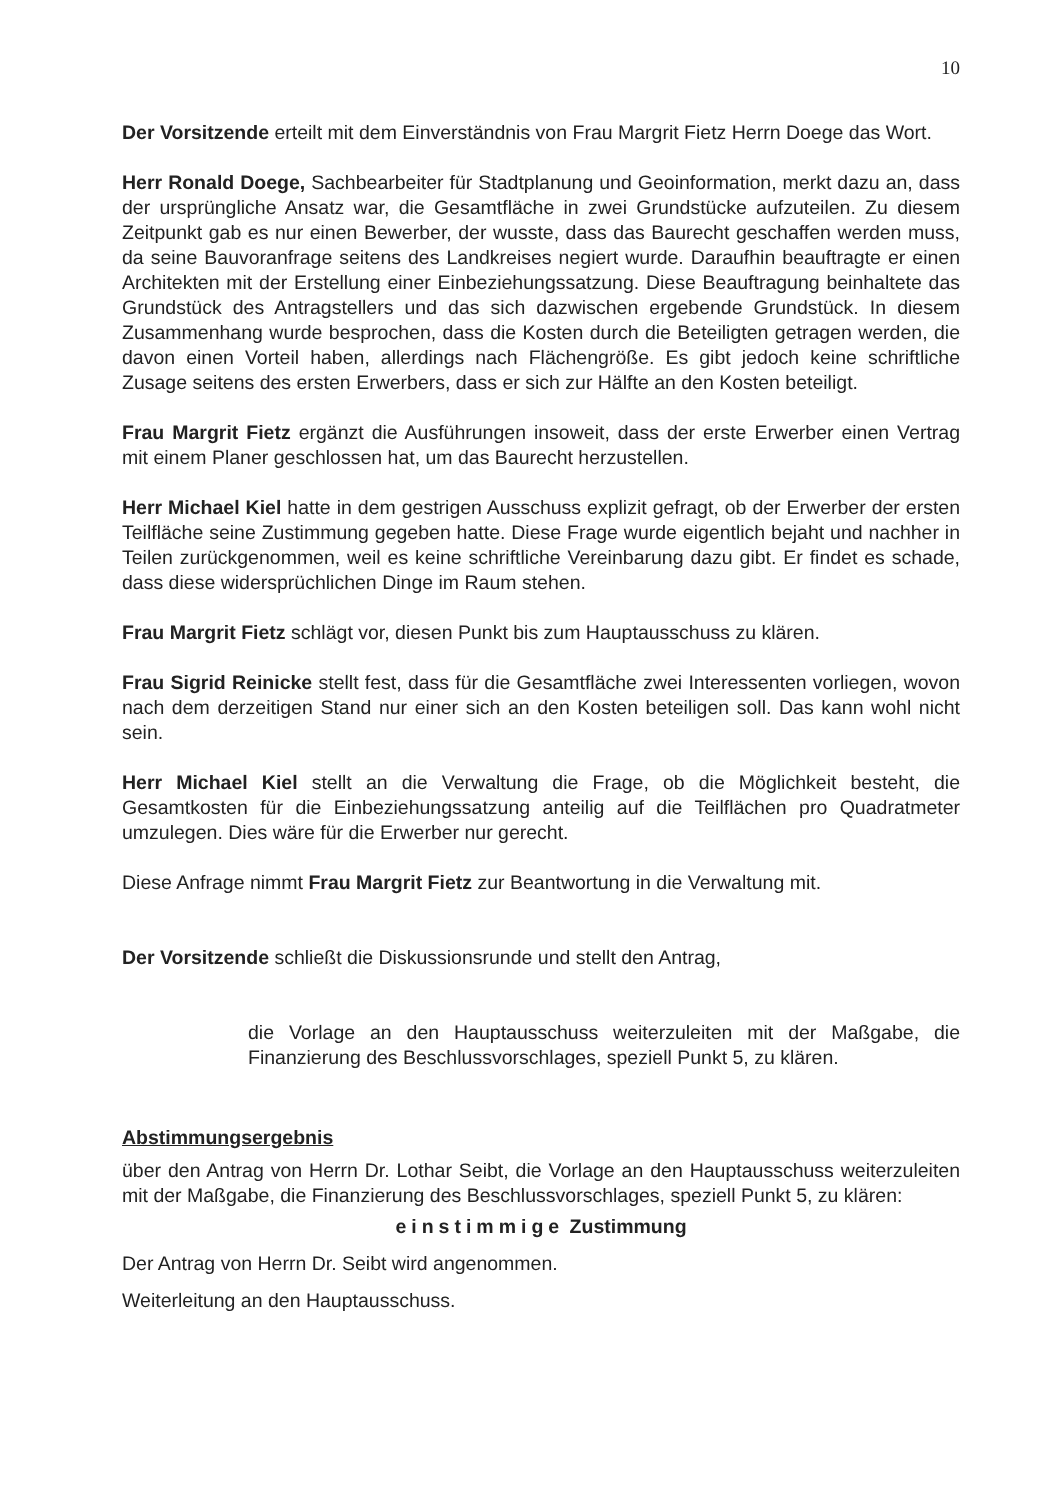10
Der Vorsitzende erteilt mit dem Einverständnis von Frau Margrit Fietz Herrn Doege das Wort.
Herr Ronald Doege, Sachbearbeiter für Stadtplanung und Geoinformation, merkt dazu an, dass der ursprüngliche Ansatz war, die Gesamtfläche in zwei Grundstücke aufzuteilen. Zu diesem Zeitpunkt gab es nur einen Bewerber, der wusste, dass das Baurecht geschaffen werden muss, da seine Bauvoranfrage seitens des Landkreises negiert wurde. Daraufhin beauftragte er einen Architekten mit der Erstellung einer Einbeziehungssatzung. Diese Beauftragung beinhaltete das Grundstück des Antragstellers und das sich dazwischen ergebende Grundstück. In diesem Zusammenhang wurde besprochen, dass die Kosten durch die Beteiligten getragen werden, die davon einen Vorteil haben, allerdings nach Flächengröße. Es gibt jedoch keine schriftliche Zusage seitens des ersten Erwerbers, dass er sich zur Hälfte an den Kosten beteiligt.
Frau Margrit Fietz ergänzt die Ausführungen insoweit, dass der erste Erwerber einen Vertrag mit einem Planer geschlossen hat, um das Baurecht herzustellen.
Herr Michael Kiel hatte in dem gestrigen Ausschuss explizit gefragt, ob der Erwerber der ersten Teilfläche seine Zustimmung gegeben hatte. Diese Frage wurde eigentlich bejaht und nachher in Teilen zurückgenommen, weil es keine schriftliche Vereinbarung dazu gibt. Er findet es schade, dass diese widersprüchlichen Dinge im Raum stehen.
Frau Margrit Fietz schlägt vor, diesen Punkt bis zum Hauptausschuss zu klären.
Frau Sigrid Reinicke stellt fest, dass für die Gesamtfläche zwei Interessenten vorliegen, wovon nach dem derzeitigen Stand nur einer sich an den Kosten beteiligen soll. Das kann wohl nicht sein.
Herr Michael Kiel stellt an die Verwaltung die Frage, ob die Möglichkeit besteht, die Gesamtkosten für die Einbeziehungssatzung anteilig auf die Teilflächen pro Quadratmeter umzulegen. Dies wäre für die Erwerber nur gerecht.
Diese Anfrage nimmt Frau Margrit Fietz zur Beantwortung in die Verwaltung mit.
Der Vorsitzende schließt die Diskussionsrunde und stellt den Antrag,
die Vorlage an den Hauptausschuss weiterzuleiten mit der Maßgabe, die Finanzierung des Beschlussvorschlages, speziell Punkt 5, zu klären.
Abstimmungsergebnis
über den Antrag von Herrn Dr. Lothar Seibt, die Vorlage an den Hauptausschuss weiterzuleiten mit der Maßgabe, die Finanzierung des Beschlussvorschlages, speziell Punkt 5, zu klären:
einstimmige Zustimmung
Der Antrag von Herrn Dr. Seibt wird angenommen.
Weiterleitung an den Hauptausschuss.